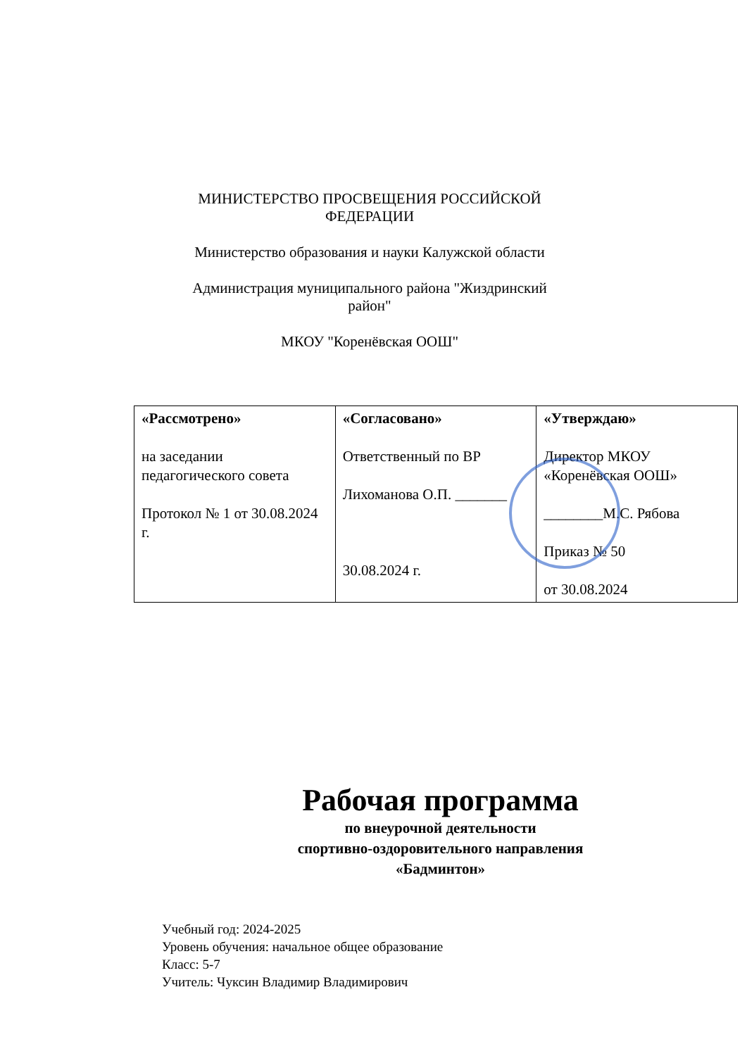МИНИСТЕРСТВО ПРОСВЕЩЕНИЯ РОССИЙСКОЙ ФЕДЕРАЦИИ
Министерство образования и науки Калужской области
Администрация муниципального района "Жиздринский район"
МКОУ "Коренёвская ООШ"
| «Рассмотрено» на заседании педагогического совета Протокол № 1 от 30.08.2024 г. | «Согласовано» Ответственный по ВР Лихоманова О.П. _______ 30.08.2024 г. | «Утверждаю» Директор МКОУ «Коренёвская ООШ» ________М.С. Рябова Приказ № 50 от 30.08.2024 |
Рабочая программа
по внеурочной деятельности
спортивно-оздоровительного направления
«Бадминтон»
Учебный год: 2024-2025
Уровень обучения: начальное общее образование
Класс: 5-7
Учитель: Чуксин Владимир Владимирович